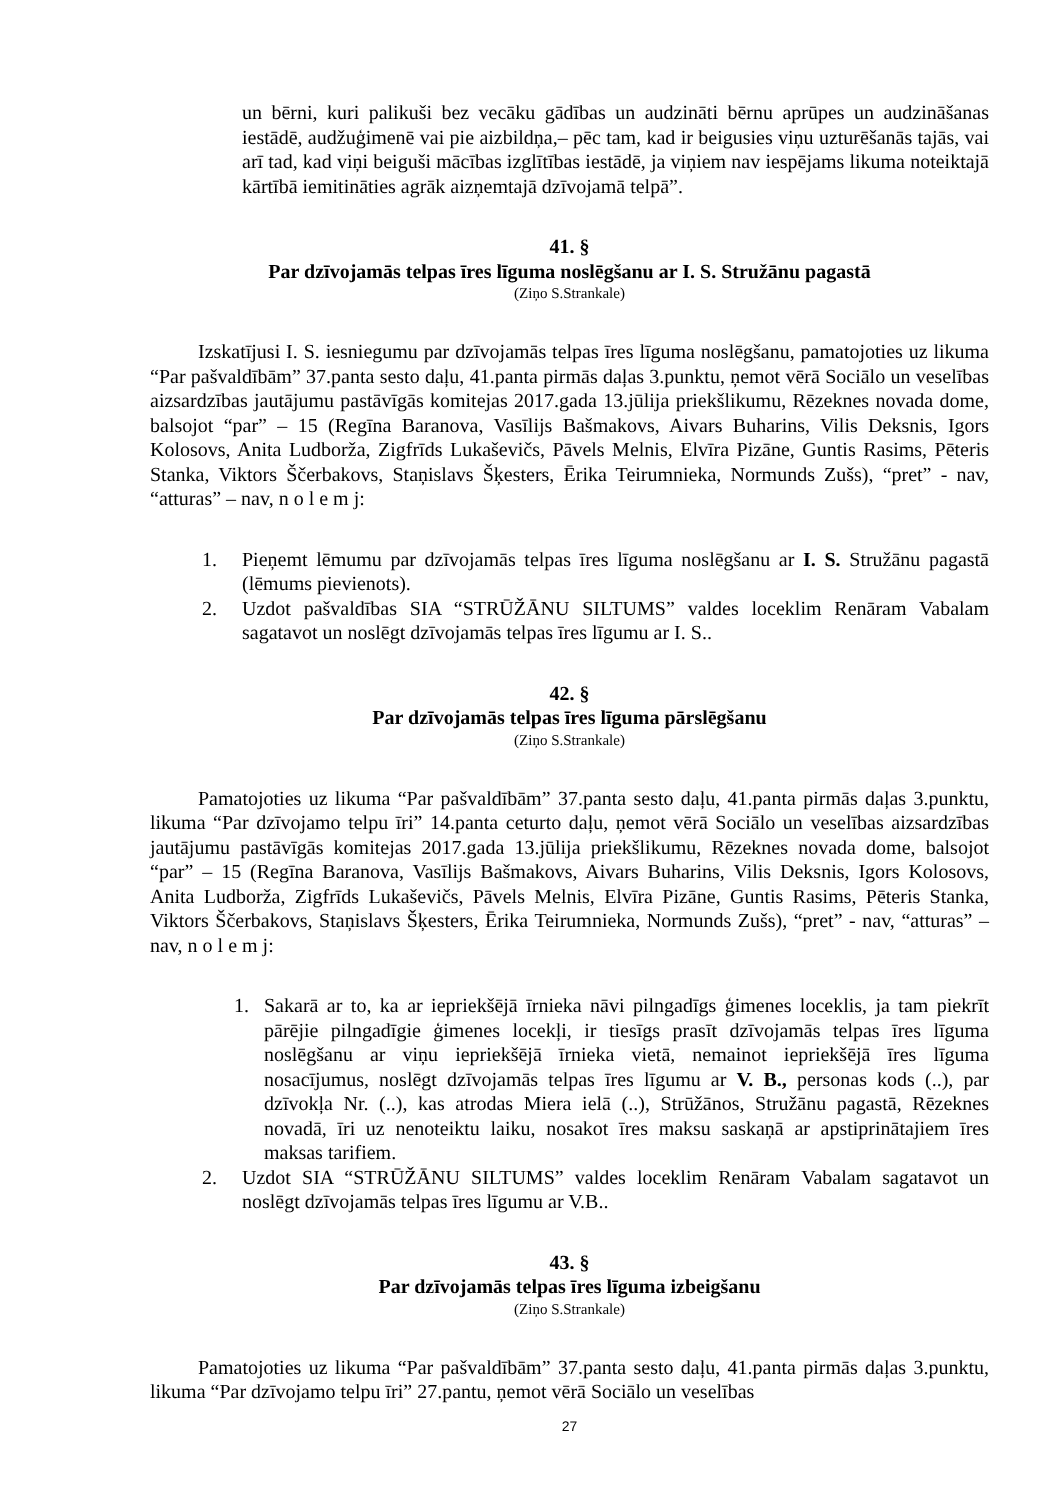un bērni, kuri palikuši bez vecāku gādības un audzināti bērnu aprūpes un audzināšanas iestādē, audžuģimenē vai pie aizbildņa,– pēc tam, kad ir beigusies viņu uzturēšanās tajās, vai arī tad, kad viņi beiguši mācības izglītības iestādē, ja viņiem nav iespējams likuma noteiktajā kārtībā iemitināties agrāk aizņemtajā dzīvojamā telpā”.
41. §
Par dzīvojamās telpas īres līguma noslēgšanu ar I. S. Stružānu pagastā
(Ziņo S.Strankale)
Izskatījusi I. S. iesniegumu par dzīvojamās telpas īres līguma noslēgšanu, pamatojoties uz likuma “Par pašvaldībām” 37.panta sesto daļu, 41.panta pirmās daļas 3.punktu, ņemot vērā Sociālo un veselības aizsardzības jautājumu pastāvīgās komitejas 2017.gada 13.jūlija priekšlikumu, Rēzeknes novada dome, balsojot “par” – 15 (Regīna Baranova, Vasīlijs Bašmakovs, Aivars Buharins, Vilis Deksnis, Igors Kolosovs, Anita Ludborža, Zigfrīds Lukaševičs, Pāvels Melnis, Elvīra Pizāne, Guntis Rasims, Pēteris Stanka, Viktors Ščerbakovs, Staņislavs Šķesters, Ērika Teirumnieka, Normunds Zušs), “pret” - nav, “atturas” – nav, n o l e m j:
1. Pieņemt lēmumu par dzīvojamās telpas īres līguma noslēgšanu ar I. S. Stružānu pagastā (lēmums pievienots).
2. Uzdot pašvaldības SIA “STRŪŽĀNU SILTUMS” valdes loceklim Renāram Vabalam sagatavot un noslēgt dzīvojamās telpas īres līgumu ar I. S..
42. §
Par dzīvojamās telpas īres līguma pārslēgšanu
(Ziņo S.Strankale)
Pamatojoties uz likuma “Par pašvaldībām” 37.panta sesto daļu, 41.panta pirmās daļas 3.punktu, likuma “Par dzīvojamo telpu īri” 14.panta ceturto daļu, ņemot vērā Sociālo un veselības aizsardzības jautājumu pastāvīgās komitejas 2017.gada 13.jūlija priekšlikumu, Rēzeknes novada dome, balsojot “par” – 15 (Regīna Baranova, Vasīlijs Bašmakovs, Aivars Buharins, Vilis Deksnis, Igors Kolosovs, Anita Ludborža, Zigfrīds Lukaševičs, Pāvels Melnis, Elvīra Pizāne, Guntis Rasims, Pēteris Stanka, Viktors Ščerbakovs, Staņislavs Šķesters, Ērika Teirumnieka, Normunds Zušs), “pret” - nav, “atturas” – nav, n o l e m j:
1. Sakarā ar to, ka ar iepriekšējā īrnieka nāvi pilngadīgs ģimenes loceklis, ja tam piekrīt pārējie pilngadīgie ģimenes locekļi, ir tiesīgs prasīt dzīvojamās telpas īres līguma noslēgšanu ar viņu iepriekšējā īrnieka vietā, nemainot iepriekšējā īres līguma nosacījumus, noslēgt dzīvojamās telpas īres līgumu ar V. B., personas kods (..), par dzīvokļa Nr. (..), kas atrodas Miera ielā (..), Strūžānos, Stružānu pagastā, Rēzeknes novadā, īri uz nenoteiktu laiku, nosakot īres maksu saskaņā ar apstiprinātajiem īres maksas tarifiem.
2. Uzdot SIA “STRŪŽĀNU SILTUMS” valdes loceklim Renāram Vabalam sagatavot un noslēgt dzīvojamās telpas īres līgumu ar V.B..
43. §
Par dzīvojamās telpas īres līguma izbeigšanu
(Ziņo S.Strankale)
Pamatojoties uz likuma “Par pašvaldībām” 37.panta sesto daļu, 41.panta pirmās daļas 3.punktu, likuma “Par dzīvojamo telpu īri” 27.pantu, ņemot vērā Sociālo un veselības
27